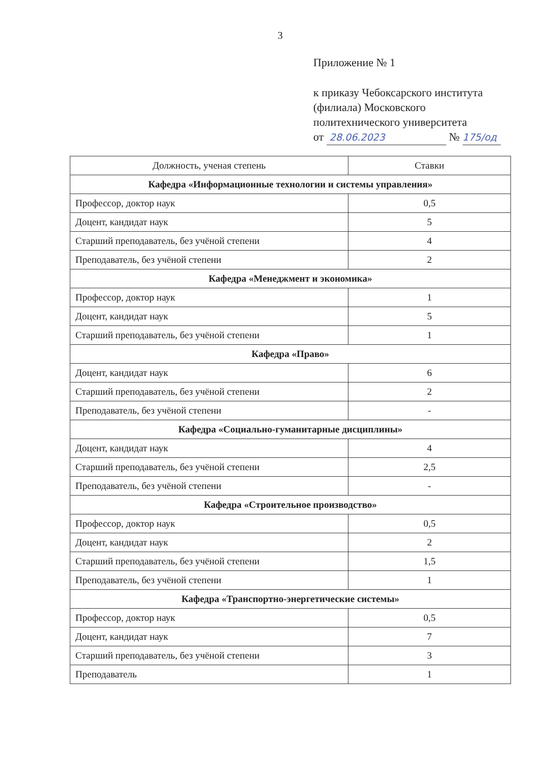3
Приложение № 1
к приказу Чебоксарского института
(филиала) Московского
политехнического университета
от 28.06.2023 № 175/од
| Должность, ученая степень | Ставки |
| --- | --- |
| Кафедра «Информационные технологии и системы управления» | |
| Профессор, доктор наук | 0,5 |
| Доцент, кандидат наук | 5 |
| Старший преподаватель, без учёной степени | 4 |
| Преподаватель, без учёной степени | 2 |
| Кафедра «Менеджмент и экономика» | |
| Профессор, доктор наук | 1 |
| Доцент, кандидат наук | 5 |
| Старший преподаватель, без учёной степени | 1 |
| Кафедра «Право» | |
| Доцент, кандидат наук | 6 |
| Старший преподаватель, без учёной степени | 2 |
| Преподаватель, без учёной степени | - |
| Кафедра «Социально-гуманитарные дисциплины» | |
| Доцент, кандидат наук | 4 |
| Старший преподаватель, без учёной степени | 2,5 |
| Преподаватель, без учёной степени | - |
| Кафедра «Строительное производство» | |
| Профессор, доктор наук | 0,5 |
| Доцент, кандидат наук | 2 |
| Старший преподаватель, без учёной степени | 1,5 |
| Преподаватель, без учёной степени | 1 |
| Кафедра «Транспортно-энергетические системы» | |
| Профессор, доктор наук | 0,5 |
| Доцент, кандидат наук | 7 |
| Старший преподаватель, без учёной степени | 3 |
| Преподаватель | 1 |